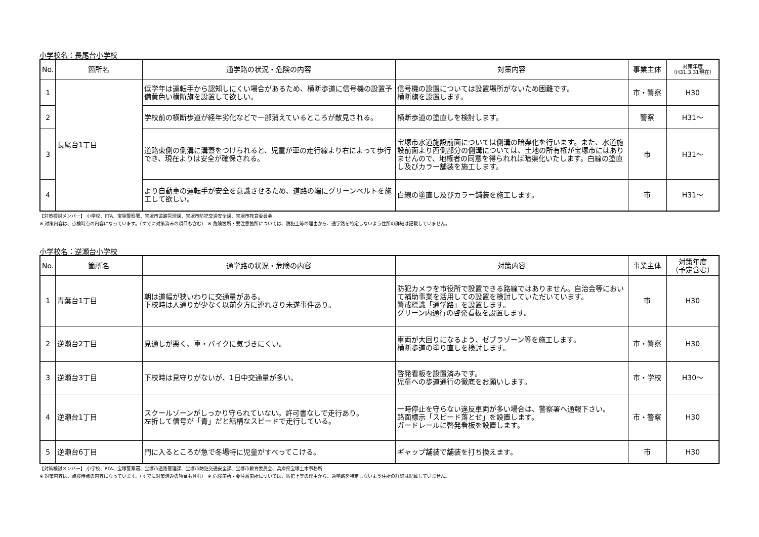小学校名：長尾台小学校
| No. | 箇所名 | 通学路の状況・危険の内容 | 対策内容 | 事業主体 | 対策年度 （H31.3.31現在） |
| --- | --- | --- | --- | --- | --- |
| 1 | 長尾台1丁目 | 低学年は運転手から認知しにくい場合があるため、横断歩道に信号機の設置予備黄色い横断旗を設置して欲しい。 | 信号機の設置については設置場所がないため困難です。 横断旗を設置します。 | 市・警察 | H30 |
| 2 | | 学校前の横断歩道が経年劣化などで一部消えているところが散見される。 | 横断歩道の塗直しを検討します。 | 警察 | H31～ |
| 3 | | 道路東側の側溝に溝蓋をつけられると、児童が車の走行線より右によって歩行でき、現在よりは安全が確保される。 | 宝塚市水道施設前面については側溝の暗渠化を行います。また、水道施設前面より西側部分の側溝については、土地の所有権が宝塚市にはありませんので、地権者の同意を得られれば暗渠化いたします。白線の塗直し及びカラー舗装を施工します。 | 市 | H31～ |
| 4 | | より自動車の運転手が安全を意識させるため、道路の端にグリーンベルトを施工して欲しい。 | 白線の塗直し及びカラー舗装を施工します。 | 市 | H31～ |
【対策検討メンバー】 小学校、PTA、宝塚警察署、宝塚市道路管理課、宝塚市防犯交通安全課、宝塚市教育委員会
※ 対策内容は、点検時点の内容になっています。（すでに対策済みの項目も含む） ※ 危険箇所・要注意箇所については、防犯上等の理由から、通学路を特定しないよう住所の詳細は記載していません。
小学校名：逆瀬台小学校
| No. | 箇所名 | 通学路の状況・危険の内容 | 対策内容 | 事業主体 | 対策年度 （予定含む） |
| --- | --- | --- | --- | --- | --- |
| 1 | 青葉台1丁目 | 朝は道幅が狭いわりに交通量がある。 下校時は人通りが少なく以前夕方に連れさり未遂事件あり。 | 防犯カメラを市役所で設置できる路線ではありません。自治会等において補助事業を活用しての設置を検討していただいています。 警戒標識「通学路」を設置します。 グリーン内通行の啓発看板を設置します。 | 市 | H30 |
| 2 | 逆瀬台2丁目 | 見通しが悪く、車・バイクに気づきにくい。 | 車両が大回りになるよう、ゼブラゾーン等を施工します。 横断歩道の塗り直しを検討します。 | 市・警察 | H30 |
| 3 | 逆瀬台3丁目 | 下校時は見守りがないが、1日中交通量が多い。 | 啓発看板を設置済みです。 児童への歩道通行の徹底をお願いします。 | 市・学校 | H30～ |
| 4 | 逆瀬台1丁目 | スクールゾーンがしっかり守られていない。許可書なしで走行あり。 左折して信号が「青」だと結構なスピードで走行している。 | 一時停止を守らない違反車両が多い場合は、警察署へ通報下さい。 路面標示「スピード落とせ」を設置します。 ガードレールに啓発看板を設置します。 | 市・警察 | H30 |
| 5 | 逆瀬台6丁目 | 門に入るところが急で冬場特に児童がすべってこける。 | ギャップ舗装で舗装を打ち換えます。 | 市 | H30 |
【対策検討メンバー】 小学校、PTA、宝塚警察署、宝塚市道路管理課、宝塚市防犯交通安全課、宝塚市教育委員会、兵庫県宝塚土木事務所
※ 対策内容は、点検時点の内容になっています。（すでに対策済みの項目も含む） ※ 危険箇所・要注意箇所については、防犯上等の理由から、通学路を特定しないよう住所の詳細は記載していません。